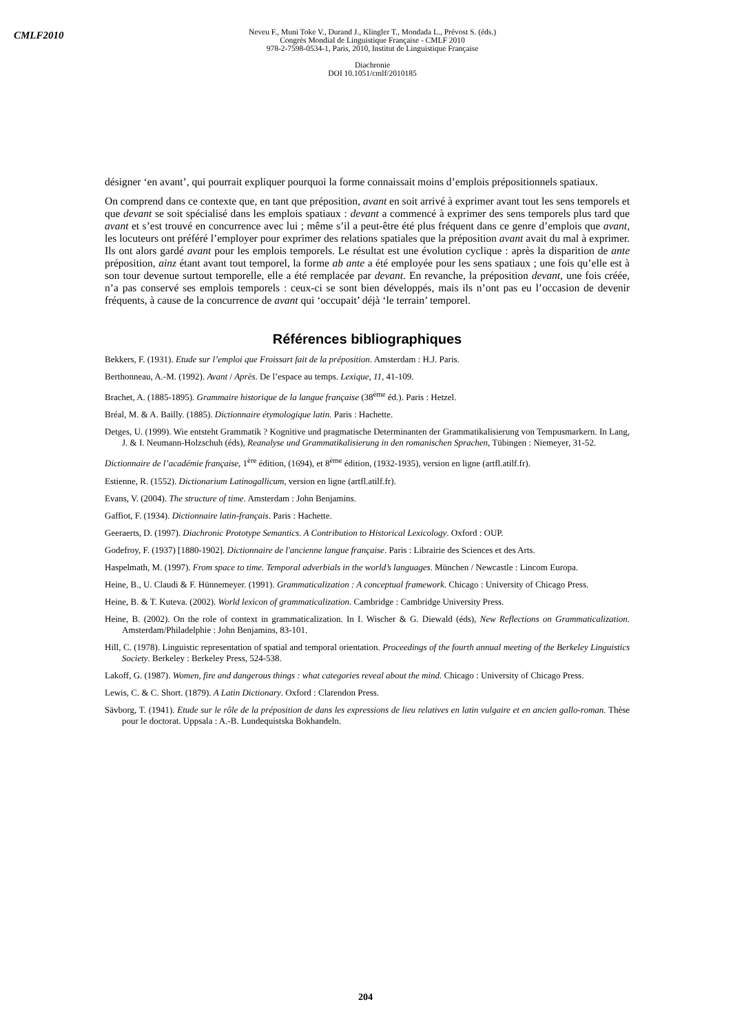CMLF2010
Neveu F., Muni Toke V., Durand J., Klingler T., Mondada L., Prévost S. (éds.)
Congrès Mondial de Linguistique Française - CMLF 2010
978-2-7598-0534-1, Paris, 2010, Institut de Linguistique Française
Diachronie
DOI 10.1051/cmlf/2010185
désigner ‘en avant’, qui pourrait expliquer pourquoi la forme connaissait moins d’emplois prépositionnels spatiaux.
On comprend dans ce contexte que, en tant que préposition, avant en soit arrivé à exprimer avant tout les sens temporels et que devant se soit spécialisé dans les emplois spatiaux : devant a commencé à exprimer des sens temporels plus tard que avant et s’est trouvé en concurrence avec lui ; même s’il a peut-être été plus fréquent dans ce genre d’emplois que avant, les locuteurs ont préféré l’employer pour exprimer des relations spatiales que la préposition avant avait du mal à exprimer. Ils ont alors gardé avant pour les emplois temporels. Le résultat est une évolution cyclique : après la disparition de ante préposition, ainz étant avant tout temporel, la forme ab ante a été employée pour les sens spatiaux ; une fois qu’elle est à son tour devenue surtout temporelle, elle a été remplacée par devant. En revanche, la préposition devant, une fois créée, n’a pas conservé ses emplois temporels : ceux-ci se sont bien développés, mais ils n’ont pas eu l’occasion de devenir fréquents, à cause de la concurrence de avant qui ‘occupait’ déjà ‘le terrain’ temporel.
Références bibliographiques
Bekkers, F. (1931). Etude sur l’emploi que Froissart fait de la préposition. Amsterdam : H.J. Paris.
Berthonneau, A.-M. (1992). Avant / Après. De l’espace au temps. Lexique, 11, 41-109.
Brachet, A. (1885-1895). Grammaire historique de la langue française (38<sup>ème</sup> éd.). Paris : Hetzel.
Bréal, M. & A. Bailly. (1885). Dictionnaire étymologique latin. Paris : Hachette.
Detges, U. (1999). Wie entsteht Grammatik ? Kognitive und pragmatische Determinanten der Grammatikalisierung von Tempusmarkern. In Lang, J. & I. Neumann-Holzschuh (éds), Reanalyse und Grammatikalisierung in den romanischen Sprachen, Tübingen : Niemeyer, 31-52.
Dictionnaire de l’académie française, 1<sup>ère</sup> édition, (1694), et 8<sup>ème</sup> édition, (1932-1935), version en ligne (artfl.atilf.fr).
Estienne, R. (1552). Dictionarium Latinogallicum, version en ligne (artfl.atilf.fr).
Evans, V. (2004). The structure of time. Amsterdam : John Benjamins.
Gaffiot, F. (1934). Dictionnaire latin-français. Paris : Hachette.
Geeraerts, D. (1997). Diachronic Prototype Semantics. A Contribution to Historical Lexicology. Oxford : OUP.
Godefroy, F. (1937) [1880-1902]. Dictionnaire de l'ancienne langue française. Paris : Librairie des Sciences et des Arts.
Haspelmath, M. (1997). From space to time. Temporal adverbials in the world’s languages. München / Newcastle : Lincom Europa.
Heine, B., U. Claudi & F. Hünnemeyer. (1991). Grammaticalization : A conceptual framework. Chicago : University of Chicago Press.
Heine, B. & T. Kuteva. (2002). World lexicon of grammaticalization. Cambridge : Cambridge University Press.
Heine, B. (2002). On the role of context in grammaticalization. In I. Wischer & G. Diewald (éds), New Reflections on Grammaticalization. Amsterdam/Philadelphie : John Benjamins, 83-101.
Hill, C. (1978). Linguistic representation of spatial and temporal orientation. Proceedings of the fourth annual meeting of the Berkeley Linguistics Society. Berkeley : Berkeley Press, 524-538.
Lakoff, G. (1987). Women, fire and dangerous things : what categories reveal about the mind. Chicago : University of Chicago Press.
Lewis, C. & C. Short. (1879). A Latin Dictionary. Oxford : Clarendon Press.
Sävborg, T. (1941). Etude sur le rôle de la préposition de dans les expressions de lieu relatives en latin vulgaire et en ancien gallo-roman. Thèse pour le doctorat. Uppsala : A.-B. Lundequistska Bokhandeln.
204